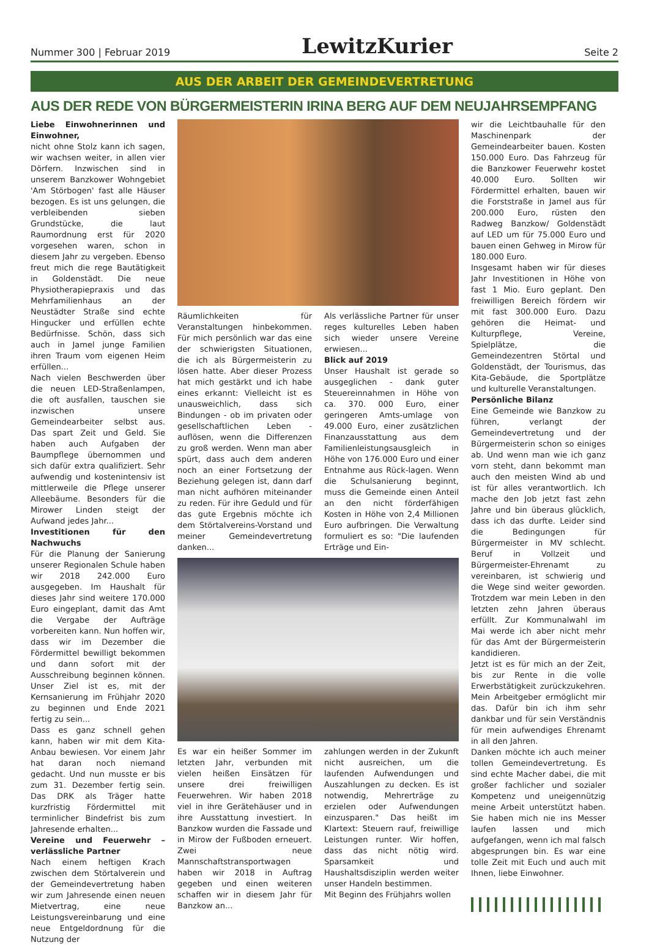Nummer 300 | Februar 2019 LewitzKurier Seite 2
AUS DER ARBEIT DER GEMEINDEVERTRETUNG
AUS DER REDE VON BÜRGERMEISTERIN IRINA BERG AUF DEM NEUJAHRSEMPFANG
Liebe Einwohnerinnen und Einwohner,
nicht ohne Stolz kann ich sagen, wir wachsen weiter, in allen vier Dörfern. Inzwischen sind in unserem Banzkower Wohngebiet 'Am Störbogen' fast alle Häuser bezogen. Es ist uns gelungen, die verbleibenden sieben Grundstücke, die laut Raumordnung erst für 2020 vorgesehen waren, schon in diesem Jahr zu vergeben. Ebenso freut mich die rege Bautätigkeit in Goldenstädt. Die neue Physiotherapiepraxis und das Mehrfamilienhaus an der Neustädter Straße sind echte Hingucker und erfüllen echte Bedürfnisse. Schön, dass sich auch in Jamel junge Familien ihren Traum vom eigenen Heim erfüllen...
Nach vielen Beschwerden über die neuen LED-Straßenlampen, die oft ausfallen, tauschen sie inzwischen unsere Gemeindearbeiter selbst aus. Das spart Zeit und Geld. Sie haben auch Aufgaben der Baumpflege übernommen und sich dafür extra qualifiziert. Sehr aufwendig und kostenintensiv ist mittlerweile die Pflege unserer Alleebäume. Besonders für die Mirower Linden steigt der Aufwand jedes Jahr...
Investitionen für den Nachwuchs
Für die Planung der Sanierung unserer Regionalen Schule haben wir 2018 242.000 Euro ausgegeben. Im Haushalt für dieses Jahr sind weitere 170.000 Euro eingeplant, damit das Amt die Vergabe der Aufträge vorbereiten kann. Nun hoffen wir, dass wir im Dezember die Fördermittel bewilligt bekommen und dann sofort mit der Ausschreibung beginnen können. Unser Ziel ist es, mit der Kernsanierung im Frühjahr 2020 zu beginnen und Ende 2021 fertig zu sein...
Dass es ganz schnell gehen kann, haben wir mit dem Kita-Anbau bewiesen. Vor einem Jahr hat daran noch niemand gedacht. Und nun musste er bis zum 31. Dezember fertig sein. Das DRK als Träger hatte kurzfristig Fördermittel mit terminlicher Bindefrist bis zum Jahresende erhalten...
Vereine und Feuerwehr –verlässliche Partner
Nach einem heftigen Krach zwischen dem Störtalverein und der Gemeindevertretung haben wir zum Jahresende einen neuen Mietvertrag, eine neue Leistungsvereinbarung und eine neue Entgeldordnung für die Nutzung der
Räumlichkeiten für Veranstaltungen hinbekommen. Für mich persönlich war das eine der schwierigsten Situationen, die ich als Bürgermeisterin zu lösen hatte. Aber dieser Prozess hat mich gestärkt und ich habe eines erkannt: Vielleicht ist es unausweichlich, dass sich Bindungen - ob im privaten oder gesellschaftlichen Leben - auflösen, wenn die Differenzen zu groß werden. Wenn man aber spürt, dass auch dem anderen noch an einer Fortsetzung der Beziehung gelegen ist, dann darf man nicht aufhören miteinander zu reden. Für ihre Geduld und für das gute Ergebnis möchte ich dem Störtalvereins-Vorstand und meiner Gemeindevertretung danken...
Als verlässliche Partner für unser reges kulturelles Leben haben sich wieder unsere Vereine erwiesen...
Blick auf 2019
Unser Haushalt ist gerade so ausgeglichen - dank guter Steuereinnahmen in Höhe von ca. 370. 000 Euro, einer geringeren Amts-umlage von 49.000 Euro, einer zusätzlichen Finanzausstattung aus dem Familienleistungsausgleich in Höhe von 176.000 Euro und einer Entnahme aus Rück-lagen. Wenn die Schulsanierung beginnt, muss die Gemeinde einen Anteil an den nicht förderfähigen Kosten in Höhe von 2,4 Millionen Euro aufbringen. Die Verwaltung formuliert es so: "Die laufenden Erträge und Ein-
Es war ein heißer Sommer im letzten Jahr, verbunden mit vielen heißen Einsätzen für unsere drei freiwilligen Feuerwehren. Wir haben 2018 viel in ihre Gerätehäuser und in ihre Ausstattung investiert. In Banzkow wurden die Fassade und in Mirow der Fußboden erneuert. Zwei neue Mannschaftstransportwagen haben wir 2018 in Auftrag gegeben und einen weiteren schaffen wir in diesem Jahr für Banzkow an...
zahlungen werden in der Zukunft nicht ausreichen, um die laufenden Aufwendungen und Auszahlungen zu decken. Es ist notwendig, Mehrerträge zu erzielen oder Aufwendungen einzusparen." Das heißt im Klartext: Steuern rauf, freiwillige Leistungen runter. Wir hoffen, dass das nicht nötig wird. Sparsamkeit und Haushaltsdisziplin werden weiter unser Handeln bestimmen.
Mit Beginn des Frühjahrs wollen
wir die Leichtbauhalle für den Maschinenpark der Gemeindearbeiter bauen. Kosten 150.000 Euro. Das Fahrzeug für die Banzkower Feuerwehr kostet 40.000 Euro. Sollten wir Fördermittel erhalten, bauen wir die Forststraße in Jamel aus für 200.000 Euro, rüsten den Radweg Banzkow/ Goldenstädt auf LED um für 75.000 Euro und bauen einen Gehweg in Mirow für 180.000 Euro.
Insgesamt haben wir für dieses Jahr Investitionen in Höhe von fast 1 Mio. Euro geplant. Den freiwilligen Bereich fördern wir mit fast 300.000 Euro. Dazu gehören die Heimat- und Kulturpflege, Vereine, Spielplätze, die Gemeindezentren Störtal und Goldenstädt, der Tourismus, das Kita-Gebäude, die Sportplätze und kulturelle Veranstaltungen.
Persönliche Bilanz
Eine Gemeinde wie Banzkow zu führen, verlangt der Gemeindevertretung und der Bürgermeisterin schon so einiges ab. Und wenn man wie ich ganz vorn steht, dann bekommt man auch den meisten Wind ab und ist für alles verantwortlich. Ich mache den Job jetzt fast zehn Jahre und bin überaus glücklich, dass ich das durfte. Leider sind die Bedingungen für Bürgermeister in MV schlecht. Beruf in Vollzeit und Bürgermeister-Ehrenamt zu vereinbaren, ist schwierig und die Wege sind weiter geworden. Trotzdem war mein Leben in den letzten zehn Jahren überaus erfüllt. Zur Kommunalwahl im Mai werde ich aber nicht mehr für das Amt der Bürgermeisterin kandidieren.
Jetzt ist es für mich an der Zeit, bis zur Rente in die volle Erwerbstätigkeit zurückzukehren. Mein Arbeitgeber ermöglicht mir das. Dafür bin ich ihm sehr dankbar und für sein Verständnis für mein aufwendiges Ehrenamt in all den Jahren.
Danken möchte ich auch meiner tollen Gemeindevertretung. Es sind echte Macher dabei, die mit großer fachlicher und sozialer Kompetenz und uneigennützig meine Arbeit unterstützt haben. Sie haben mich nie ins Messer laufen lassen und mich aufgefangen, wenn ich mal falsch abgesprungen bin. Es war eine tolle Zeit mit Euch und auch mit Ihnen, liebe Einwohner.